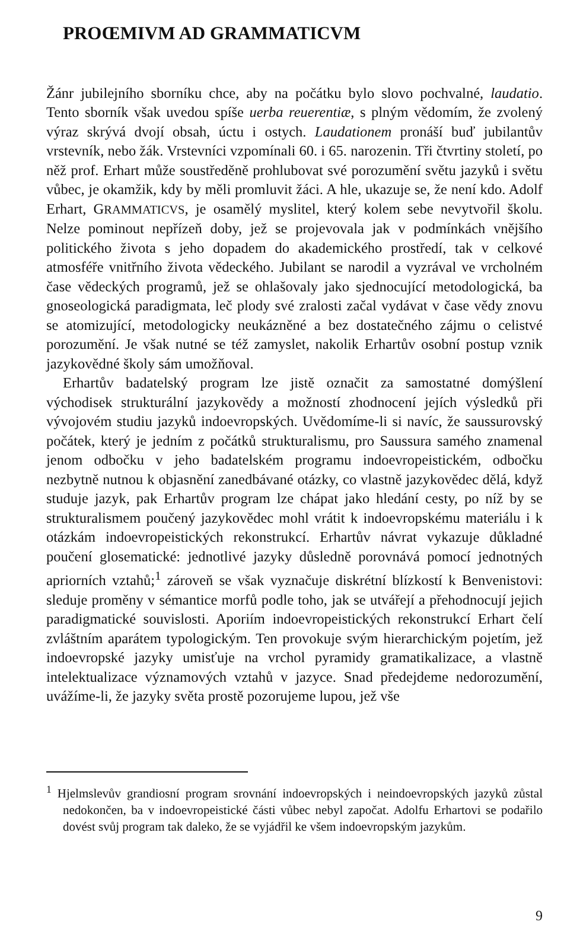PROŒMIVM AD GRAMMATICVM
Žánr jubilejního sborníku chce, aby na počátku bylo slovo pochvalné, laudatio. Tento sborník však uvedou spíše uerba reuerentiæ, s plným vědomím, že zvolený výraz skrývá dvojí obsah, úctu i ostych. Laudationem pronáší buď jubilantův vrstevník, nebo žák. Vrstevníci vzpomínali 60. i 65. narozenin. Tři čtvrtiny století, po něž prof. Erhart může soustředěně prohlubovat své porozumění světu jazyků i světu vůbec, je okamžik, kdy by měli promluvit žáci. A hle, ukazuje se, že není kdo. Adolf Erhart, GRAMMATICVS, je osamělý myslitel, který kolem sebe nevytvořil školu. Nelze pominout nepřízeň doby, jež se projevovala jak v podmínkách vnějšího politického života s jeho dopadem do akademického prostředí, tak v celkové atmosféře vnitřního života vědeckého. Jubilant se narodil a vyzrával ve vrcholném čase vědeckých programů, jež se ohlašovaly jako sjednocující metodologická, ba gnoseologická paradigmata, leč plody své zralosti začal vydávat v čase vědy znovu se atomizující, metodologicky neukázněné a bez dostatečného zájmu o celistvé porozumění. Je však nutné se též zamyslet, nakolik Erhartův osobní postup vznik jazykovědné školy sám umožňoval.
Erhartův badatelský program lze jistě označit za samostatné domýšlení východisek strukturální jazykovědy a možností zhodnocení jejích výsledků při vývojovém studiu jazyků indoevropských. Uvědomíme-li si navíc, že saussurovský počátek, který je jedním z počátků strukturalismu, pro Saussura samého znamenal jenom odbočku v jeho badatelském programu indoevropeistickém, odbočku nezbytně nutnou k objasnění zanedbávané otázky, co vlastně jazykovědec dělá, když studuje jazyk, pak Erhartův program lze chápat jako hledání cesty, po níž by se strukturalismem poučený jazykovědec mohl vrátit k indoevropskému materiálu i k otázkám indoevropeistických rekonstrukcí. Erhartův návrat vykazuje důkladné poučení glosematické: jednotlivé jazyky důsledně porovnává pomocí jednotných apriorních vztahů;<sup>1</sup> zároveň se však vyznačuje diskrétní blízkostí k Benvenistovi: sleduje proměny v sémantice morfů podle toho, jak se utvářejí a přehodnocují jejich paradigmatické souvislosti. Aporiím indoevropeistických rekonstrukcí Erhart čelí zvláštním aparátem typologickým. Ten provokuje svým hierarchickým pojetím, jež indoevropské jazyky umisťuje na vrchol pyramidy gramatikalizace, a vlastně intelektualizace významových vztahů v jazyce. Snad předejdeme nedorozumění, uvážíme-li, že jazyky světa prostě pozorujeme lupou, jež vše
<sup>1</sup> Hjelmslevův grandiosní program srovnání indoevropských i neindoevropských jazyků zůstal nedokončen, ba v indoevropeistické části vůbec nebyl započat. Adolfu Erhartovi se podařilo dovést svůj program tak daleko, že se vyjádřil ke všem indoevropským jazykům.
9